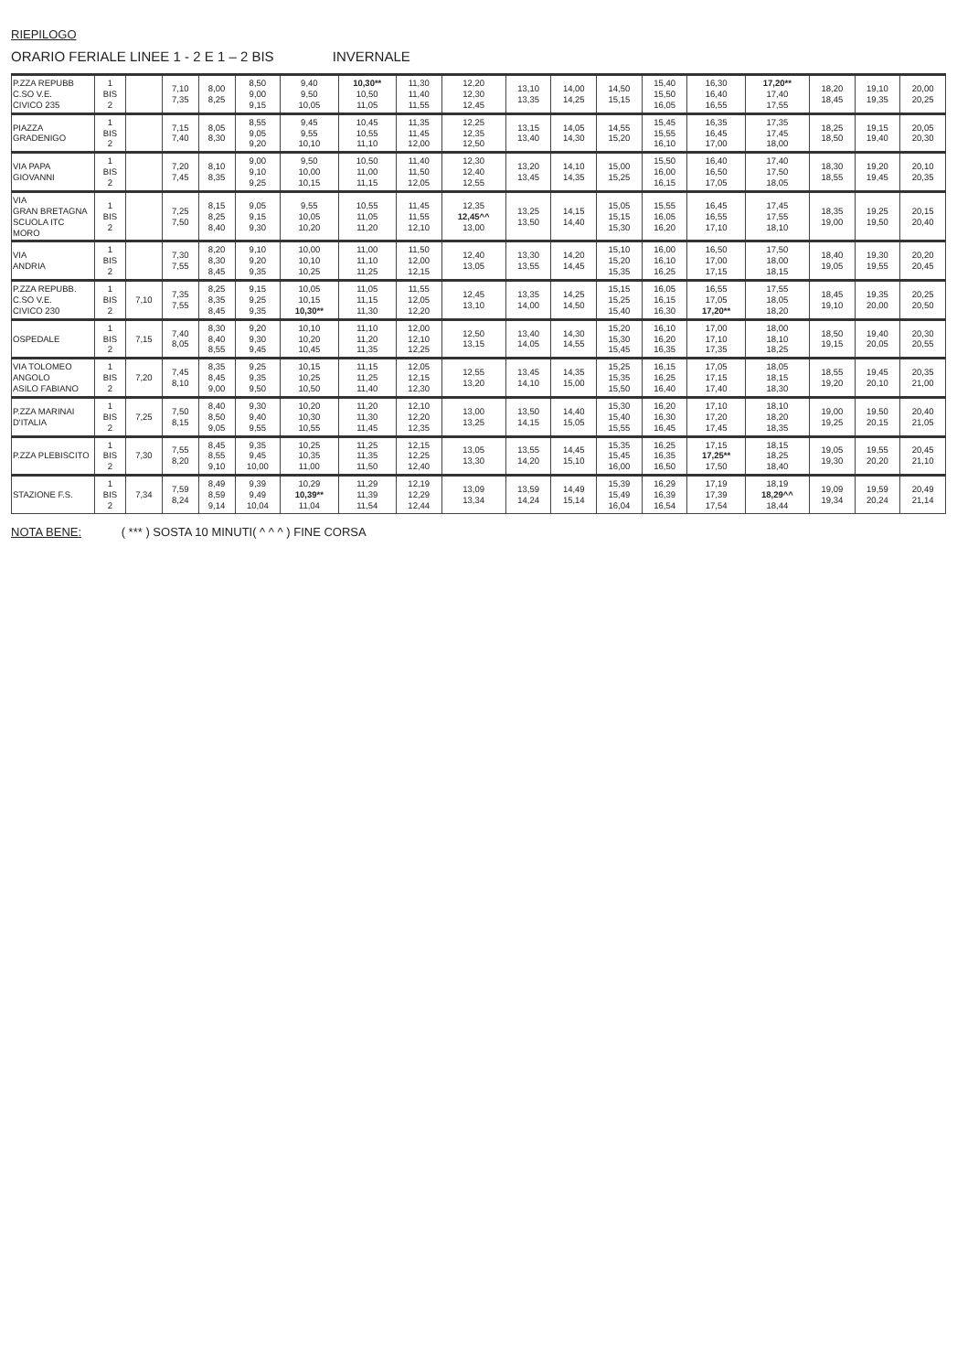RIEPILOGO
ORARIO FERIALE LINEE 1 - 2 E 1 – 2 BIS INVERNALE
| P.ZZA REPUBB C.SO V.E. CIVICO 235 | 1 BIS 2 | | 7,10 7,35 | 8,00 8,25 | 8,50 9,00 9,15 | 9,40 9,50 10,05 | 10,30** 10,50 11,05 | 11,30 11,40 11,55 | 12,20 12,30 12,45 | 13,10 13,35 | 14,00 14,25 | 14,50 15,15 | 15,40 15,50 16,05 | 16,30 16,40 16,55 | 17,20** 17,40 17,55 | 18,20 18,45 | 19,10 19,35 | 20,00 20,25 |
| PIAZZA GRADENIGO | 1 BIS 2 | | 7,15 7,40 | 8,05 8,30 | 8,55 9,05 9,20 | 9,45 9,55 10,10 | 10,45 10,55 11,10 | 11,35 11,45 12,00 | 12,25 12,35 12,50 | 13,15 13,40 | 14,05 14,30 | 14,55 15,20 | 15,45 15,55 16,10 | 16,35 16,45 17,00 | 17,35 17,45 18,00 | 18,25 18,50 | 19,15 19,40 | 20,05 20,30 |
| VIA PAPA GIOVANNI | 1 BIS 2 | | 7,20 7,45 | 8,10 8,35 | 9,00 9,10 9,25 | 9,50 10,00 10,15 | 10,50 11,00 11,15 | 11,40 11,50 12,05 | 12,30 12,40 12,55 | 13,20 13,45 | 14,10 14,35 | 15,00 15,25 | 15,50 16,00 16,15 | 16,40 16,50 17,05 | 17,40 17,50 18,05 | 18,30 18,55 | 19,20 19,45 | 20,10 20,35 |
| VIA GRAN BRETAGNA SCUOLA ITC MORO | 1 BIS 2 | | 7,25 7,50 | 8,15 8,25 8,40 | 9,05 9,15 9,30 | 9,55 10,05 10,20 | 10,55 11,05 11,20 | 11,45 11,55 12,10 | 12,35 12,45^^ 13,00 | 13,25 13,50 | 14,15 14,40 | 15,05 15,15 15,30 | 15,55 16,05 16,20 | 16,45 16,55 17,10 | 17,45 17,55 18,10 | 18,35 19,00 | 19,25 19,50 | 20,15 20,40 |
| VIA ANDRIA | 1 BIS 2 | | 7,30 7,55 | 8,20 8,30 8,45 | 9,10 9,20 9,35 | 10,00 10,10 10,25 | 11,00 11,10 11,25 | 11,50 12,00 12,15 | 12,40 13,05 | 13,30 13,55 | 14,20 14,45 | 15,10 15,20 15,35 | 16,00 16,10 16,25 | 16,50 17,00 17,15 | 17,50 18,00 18,15 | 18,40 19,05 | 19,30 19,55 | 20,20 20,45 |
| P.ZZA REPUBB. C.SO V.E. CIVICO 230 | 1 BIS 2 | 7,10 | 7,35 7,55 | 8,25 8,35 8,45 | 9,15 9,25 9,35 | 10,05 10,15 10,30** | 11,05 11,15 11,30 | 11,55 12,05 12,20 | 12,45 13,10 | 13,35 14,00 | 14,25 14,50 | 15,15 15,25 15,40 | 16,05 16,15 16,30 | 16,55 17,05 17,20** | 17,55 18,05 18,20 | 18,45 19,10 | 19,35 20,00 | 20,25 20,50 |
| OSPEDALE | 1 BIS 2 | 7,15 | 7,40 8,05 | 8,30 8,40 8,55 | 9,20 9,30 9,45 | 10,10 10,20 10,45 | 11,10 11,20 11,35 | 12,00 12,10 12,25 | 12,50 13,15 | 13,40 14,05 | 14,30 14,55 | 15,20 15,30 15,45 | 16,10 16,20 16,35 | 17,00 17,10 17,35 | 18,00 18,10 18,25 | 18,50 19,15 | 19,40 20,05 | 20,30 20,55 |
| VIA TOLOMEO ANGOLO ASILO FABIANO | 1 BIS 2 | 7,20 | 7,45 8,10 | 8,35 8,45 9,00 | 9,25 9,35 9,50 | 10,15 10,25 10,50 | 11,15 11,25 11,40 | 12,05 12,15 12,30 | 12,55 13,20 | 13,45 14,10 | 14,35 15,00 | 15,25 15,35 15,50 | 16,15 16,25 16,40 | 17,05 17,15 17,40 | 18,05 18,15 18,30 | 18,55 19,20 | 19,45 20,10 | 20,35 21,00 |
| P.ZZA MARINAI D'ITALIA | 1 BIS 2 | 7,25 | 7,50 8,15 | 8,40 8,50 9,05 | 9,30 9,40 9,55 | 10,20 10,30 10,55 | 11,20 11,30 11,45 | 12,10 12,20 12,35 | 13,00 13,25 | 13,50 14,15 | 14,40 15,05 | 15,30 15,40 15,55 | 16,20 16,30 16,45 | 17,10 17,20 17,45 | 18,10 18,20 18,35 | 19,00 19,25 | 19,50 20,15 | 20,40 21,05 |
| P.ZZA PLEBISCITO | 1 BIS 2 | 7,30 | 7,55 8,20 | 8,45 8,55 9,10 | 9,35 9,45 10,00 | 10,25 10,35 11,00 | 11,25 11,35 11,50 | 12,15 12,25 12,40 | 13,05 13,30 | 13,55 14,20 | 14,45 15,10 | 15,35 15,45 16,00 | 16,25 16,35 16,50 | 17,15 17,25** 17,50 | 18,15 18,25 18,40 | 19,05 19,30 | 19,55 20,20 | 20,45 21,10 |
| STAZIONE F.S. | 1 BIS 2 | 7,34 | 7,59 8,24 | 8,49 8,59 9,14 | 9,39 9,49 10,04 | 10,29 10,39** 11,04 | 11,29 11,39 11,54 | 12,19 12,29 12,44 | 13,09 13,34 | 13,59 14,24 | 14,49 15,14 | 15,39 15,49 16,04 | 16,29 16,39 16,54 | 17,19 17,39 17,54 | 18,19 18,29^^ 18,44 | 19,09 19,34 | 19,59 20,24 | 20,49 21,14 |
NOTA BENE: ( *** ) SOSTA 10 MINUTI( ^ ^ ^ ) FINE CORSA